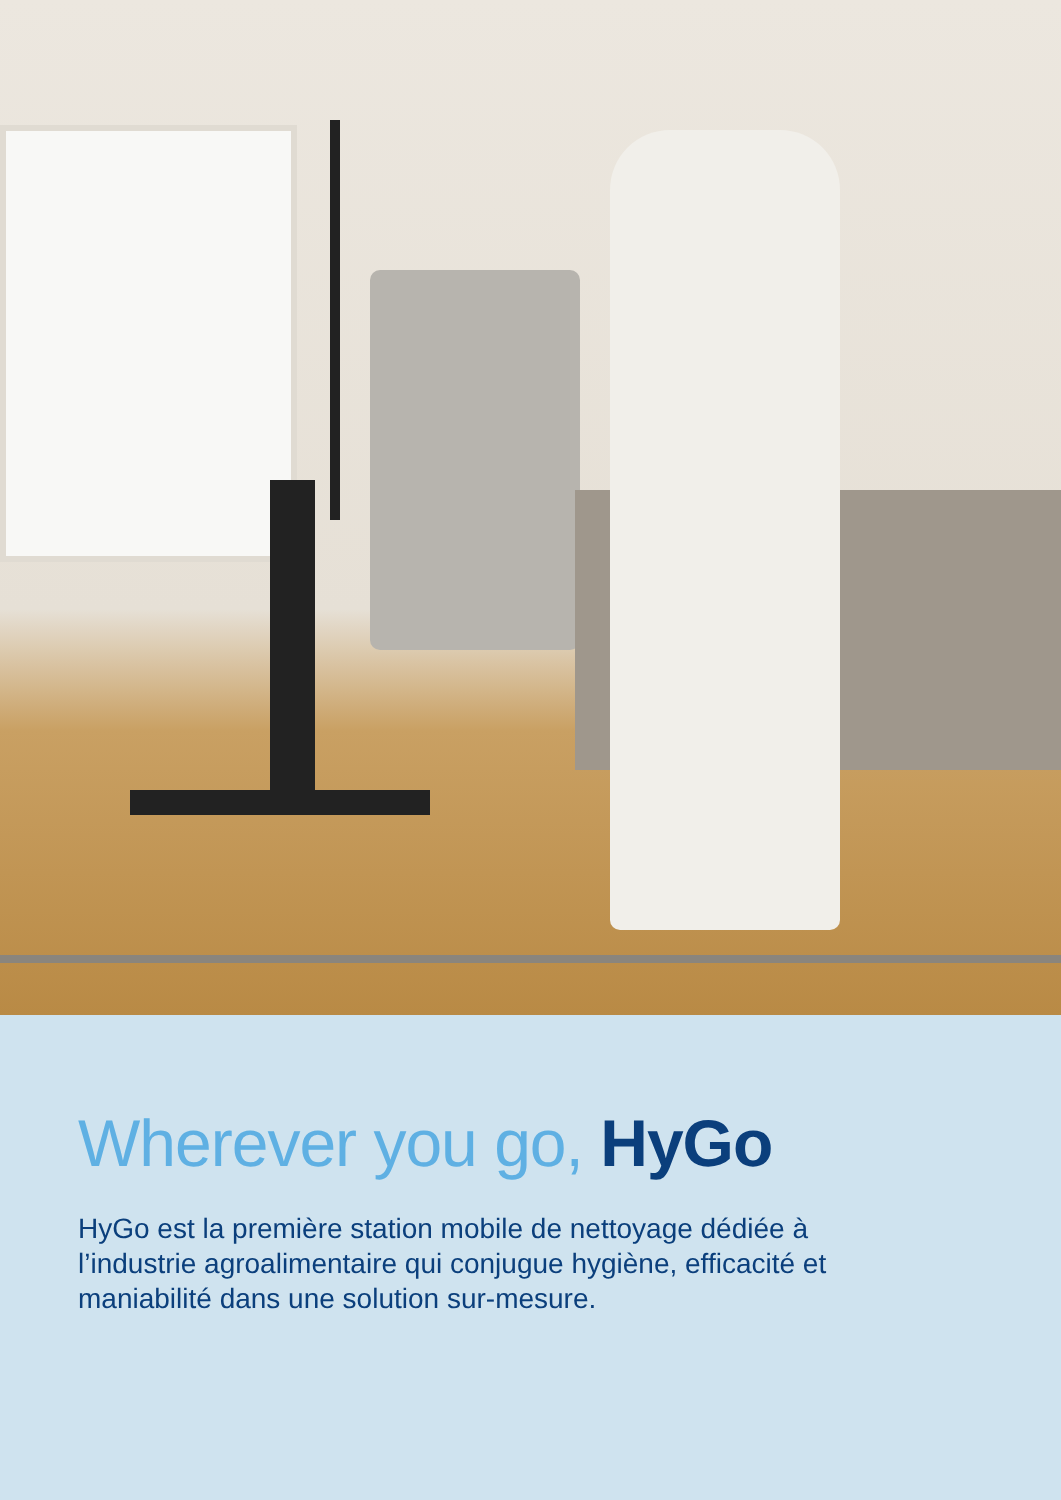Wherever you go, HyGo
HyGo est la première station mobile de nettoyage dédiée à
l’industrie agroalimentaire qui conjugue hygiène, efficacité et
maniabilité dans une solution sur-mesure.